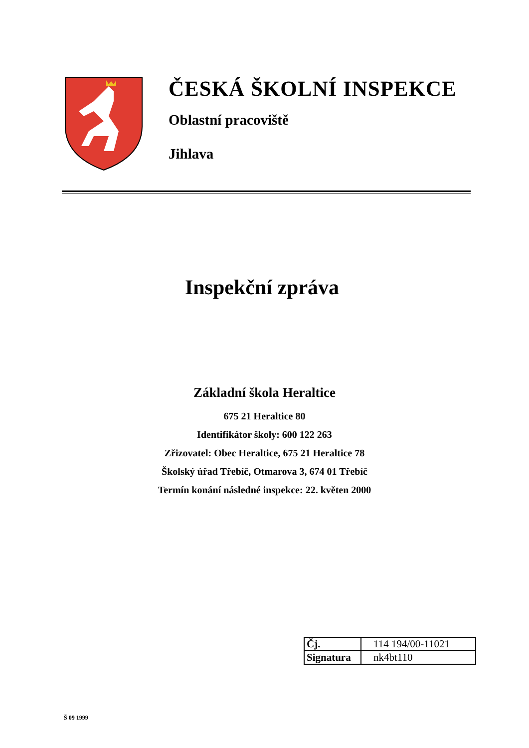ČESKÁ ŠKOLNÍ INSPEKCE
Oblastní pracoviště
Jihlava
Inspekční zpráva
Základní škola Heraltice
675 21 Heraltice 80
Identifikátor školy: 600 122 263
Zřizovatel: Obec Heraltice, 675 21 Heraltice 78
Školský úřad Třebíč, Otmarova 3, 674 01 Třebíč
Termín konání následné inspekce: 22. květen 2000
| Čj. | 114 194/00-11021 |
| Signatura | nk4bt110 |
Š 09 1999